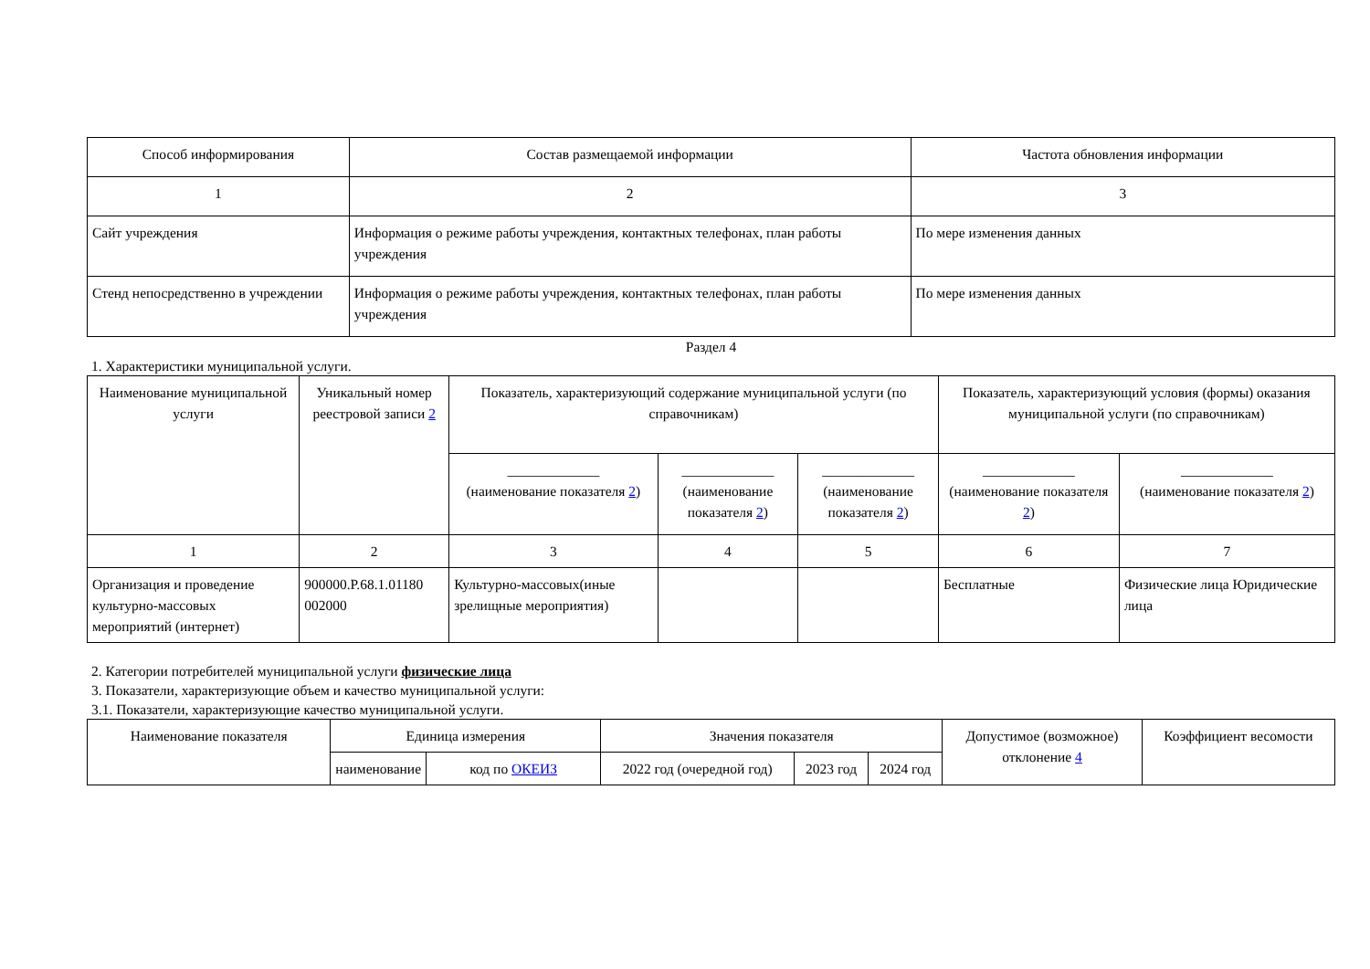| Способ информирования | Состав размещаемой информации | Частота обновления информации |
| --- | --- | --- |
| 1 | 2 | 3 |
| Сайт учреждения | Информация о режиме работы учреждения, контактных телефонах, план работы учреждения | По мере изменения данных |
| Стенд непосредственно в учреждении | Информация о режиме работы учреждения, контактных телефонах, план работы учреждения | По мере изменения данных |
Раздел 4
1. Характеристики муниципальной услуги.
| Наименование муниципальной услуги | Уникальный номер реестровой записи 2 | Показатель, характеризующий содержание муниципальной услуги (по справочникам) | | | Показатель, характеризующий условия (формы) оказания муниципальной услуги (по справочникам) | |
| --- | --- | --- | --- | --- | --- | --- |
| | | _____________ (наименование показателя 2 ) | _____________ (наименование показателя 2 ) | _____________ (наименование показателя 2 ) | _____________ (наименование показателя 2 ) | _____________ (наименование показателя 2 ) |
| 1 | 2 | 3 | 4 | 5 | 6 | 7 |
| Организация и проведение культурно-массовых мероприятий (интернет) | 900000.Р.68.1.01180 002000 | Культурно-массовых(иные зрелищные мероприятия) | | | Бесплатные | Физические лица Юридические лица |
2. Категории потребителей муниципальной услуги физические лица
3. Показатели, характеризующие объем и качество муниципальной услуги:
3.1. Показатели, характеризующие качество муниципальной услуги.
| Наименование показателя | Единица измерения | | Значения показателя | | | Допустимое (возможное) отклонение 4 | Коэффициент весомости |
| --- | --- | --- | --- | --- | --- | --- | --- |
| | наименование | код по ОКЕИЗ | 2022 год (очередной год) | 2023 год | 2024 год | | |